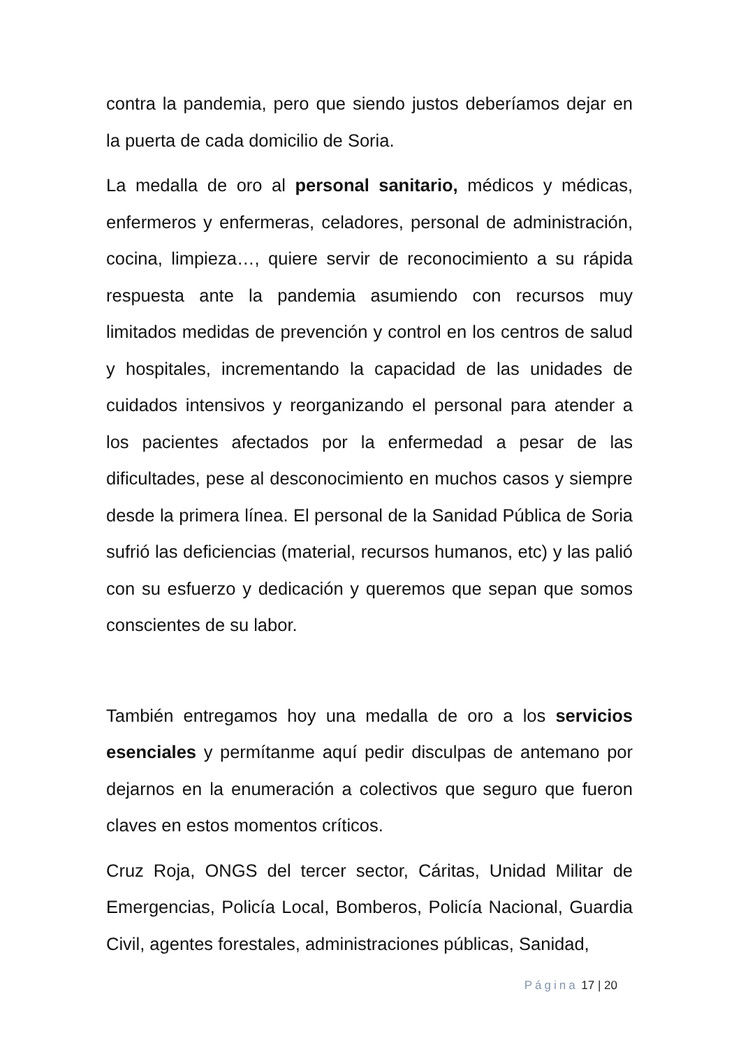contra la pandemia, pero que siendo justos deberíamos dejar en la puerta de cada domicilio de Soria.
La medalla de oro al personal sanitario, médicos y médicas, enfermeros y enfermeras, celadores, personal de administración, cocina, limpieza…, quiere servir de reconocimiento a su rápida respuesta ante la pandemia asumiendo con recursos muy limitados medidas de prevención y control en los centros de salud y hospitales, incrementando la capacidad de las unidades de cuidados intensivos y reorganizando el personal para atender a los pacientes afectados por la enfermedad a pesar de las dificultades, pese al desconocimiento en muchos casos y siempre desde la primera línea. El personal de la Sanidad Pública de Soria sufrió las deficiencias (material, recursos humanos, etc) y las palió con su esfuerzo y dedicación y queremos que sepan que somos conscientes de su labor.
También entregamos hoy una medalla de oro a los servicios esenciales y permítanme aquí pedir disculpas de antemano por dejarnos en la enumeración a colectivos que seguro que fueron claves en estos momentos críticos.
Cruz Roja, ONGS del tercer sector, Cáritas, Unidad Militar de Emergencias, Policía Local, Bomberos, Policía Nacional, Guardia Civil, agentes forestales, administraciones públicas, Sanidad,
Página 17 | 20